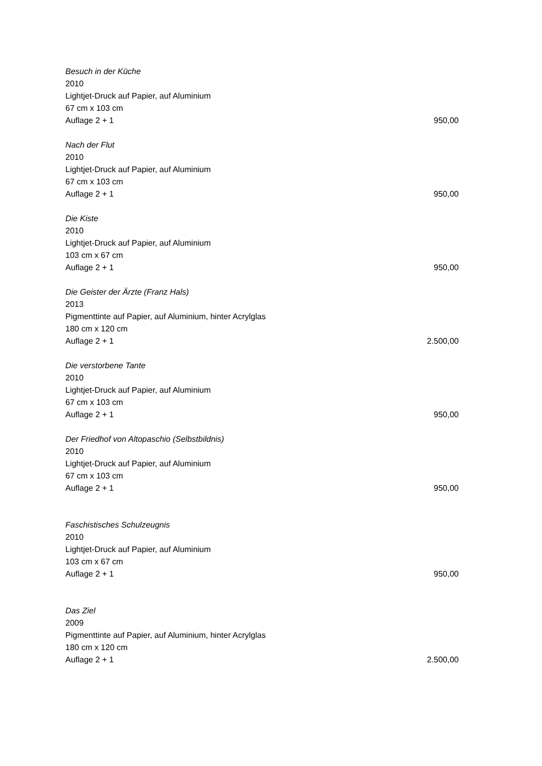Besuch in der Küche
2010
Lightjet-Druck auf Papier, auf Aluminium
67 cm x 103 cm
Auflage 2 + 1 950,00
Nach der Flut
2010
Lightjet-Druck auf Papier, auf Aluminium
67 cm x 103 cm
Auflage 2 + 1 950,00
Die Kiste
2010
Lightjet-Druck auf Papier, auf Aluminium
103 cm x 67 cm
Auflage 2 + 1 950,00
Die Geister der Ärzte (Franz Hals)
2013
Pigmenttinte auf Papier, auf Aluminium, hinter Acrylglas
180 cm x 120 cm
Auflage 2 + 1 2.500,00
Die verstorbene Tante
2010
Lightjet-Druck auf Papier, auf Aluminium
67 cm x 103 cm
Auflage 2 + 1 950,00
Der Friedhof von Altopaschio (Selbstbildnis)
2010
Lightjet-Druck auf Papier, auf Aluminium
67 cm x 103 cm
Auflage 2 + 1 950,00
Faschistisches Schulzeugnis
2010
Lightjet-Druck auf Papier, auf Aluminium
103 cm x 67 cm
Auflage 2 + 1 950,00
Das Ziel
2009
Pigmenttinte auf Papier, auf Aluminium, hinter Acrylglas
180 cm x 120 cm
Auflage 2 + 1 2.500,00